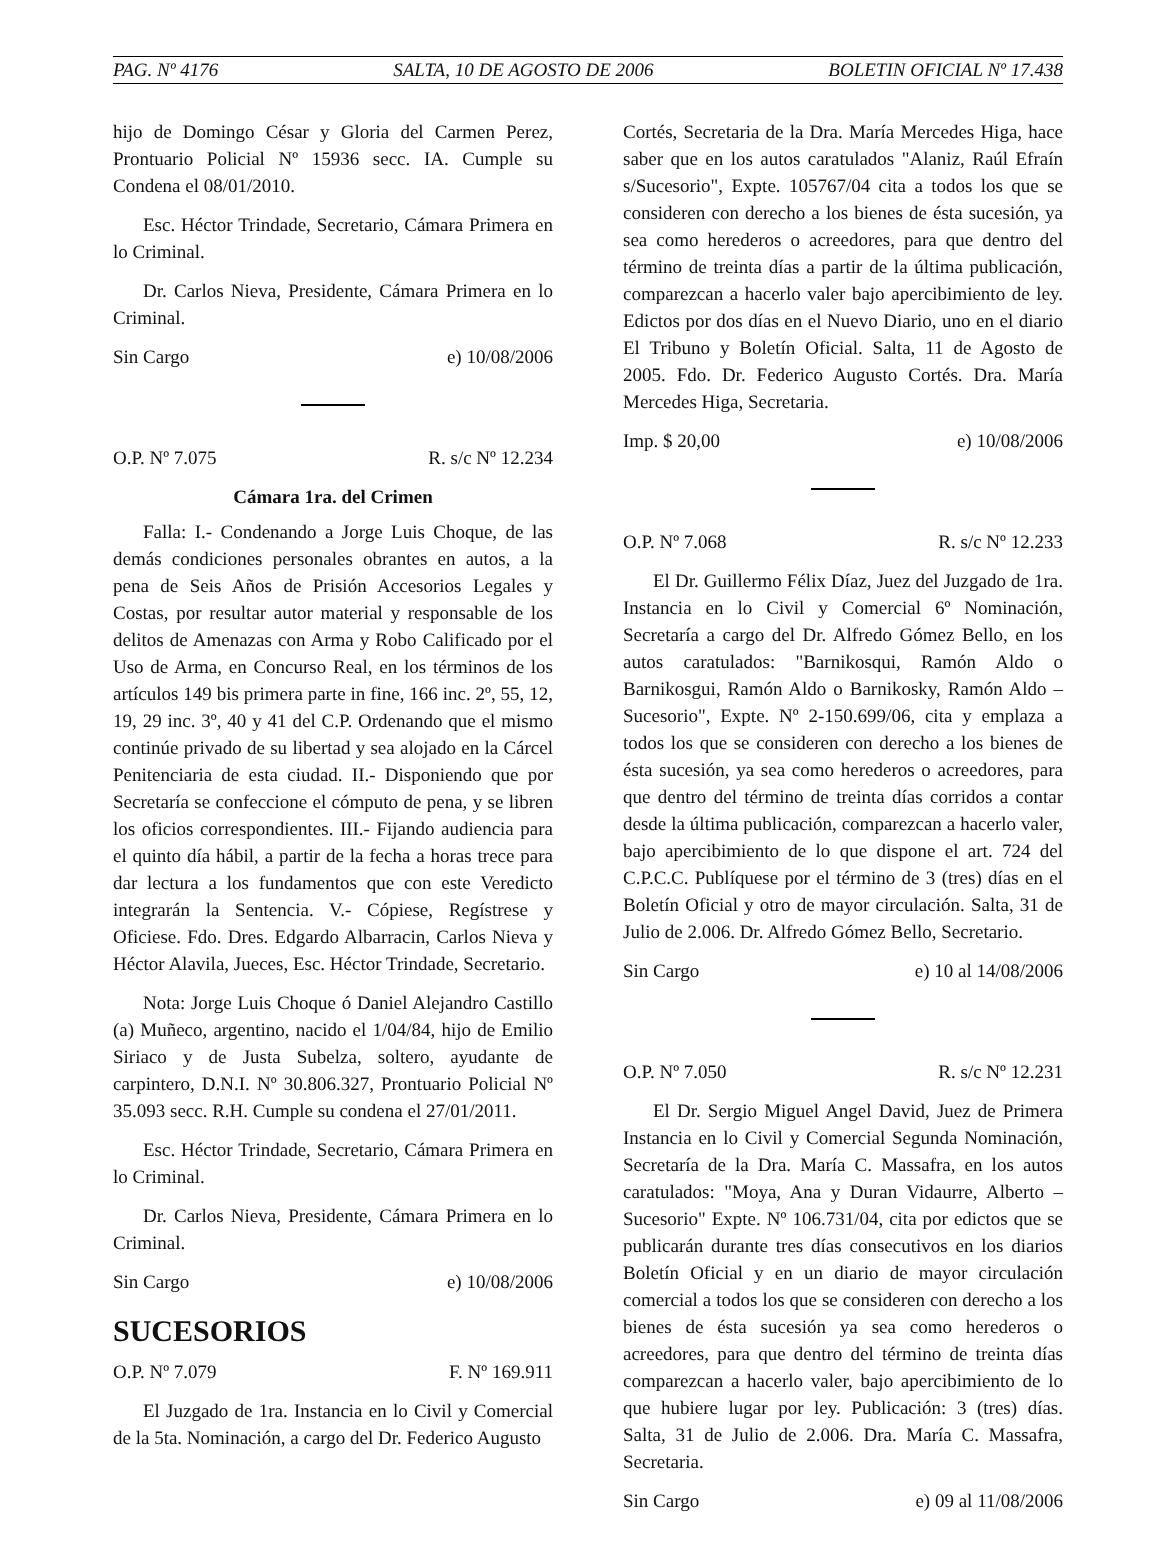PAG. Nº 4176 SALTA, 10 DE AGOSTO DE 2006 BOLETIN OFICIAL Nº 17.438
hijo de Domingo César y Gloria del Carmen Perez, Prontuario Policial Nº 15936 secc. IA. Cumple su Condena el 08/01/2010.
Esc. Héctor Trindade, Secretario, Cámara Primera en lo Criminal.
Dr. Carlos Nieva, Presidente, Cámara Primera en lo Criminal.
Sin Cargo e) 10/08/2006
O.P. Nº 7.075 R. s/c Nº 12.234
Cámara 1ra. del Crimen
Falla: I.- Condenando a Jorge Luis Choque, de las demás condiciones personales obrantes en autos, a la pena de Seis Años de Prisión Accesorios Legales y Costas, por resultar autor material y responsable de los delitos de Amenazas con Arma y Robo Calificado por el Uso de Arma, en Concurso Real, en los términos de los artículos 149 bis primera parte in fine, 166 inc. 2º, 55, 12, 19, 29 inc. 3º, 40 y 41 del C.P. Ordenando que el mismo continúe privado de su libertad y sea alojado en la Cárcel Penitenciaria de esta ciudad. II.- Disponiendo que por Secretaría se confeccione el cómputo de pena, y se libren los oficios correspondientes. III.- Fijando audiencia para el quinto día hábil, a partir de la fecha a horas trece para dar lectura a los fundamentos que con este Veredicto integrarán la Sentencia. V.- Cópiese, Regístrese y Oficiese. Fdo. Dres. Edgardo Albarracin, Carlos Nieva y Héctor Alavila, Jueces, Esc. Héctor Trindade, Secretario.
Nota: Jorge Luis Choque ó Daniel Alejandro Castillo (a) Muñeco, argentino, nacido el 1/04/84, hijo de Emilio Siriaco y de Justa Subelza, soltero, ayudante de carpintero, D.N.I. Nº 30.806.327, Prontuario Policial Nº 35.093 secc. R.H. Cumple su condena el 27/01/2011.
Esc. Héctor Trindade, Secretario, Cámara Primera en lo Criminal.
Dr. Carlos Nieva, Presidente, Cámara Primera en lo Criminal.
Sin Cargo e) 10/08/2006
SUCESORIOS
O.P. Nº 7.079 F. Nº 169.911
El Juzgado de 1ra. Instancia en lo Civil y Comercial de la 5ta. Nominación, a cargo del Dr. Federico Augusto
Cortés, Secretaria de la Dra. María Mercedes Higa, hace saber que en los autos caratulados "Alaniz, Raúl Efraín s/Sucesorio", Expte. 105767/04 cita a todos los que se consideren con derecho a los bienes de ésta sucesión, ya sea como herederos o acreedores, para que dentro del término de treinta días a partir de la última publicación, comparezcan a hacerlo valer bajo apercibimiento de ley. Edictos por dos días en el Nuevo Diario, uno en el diario El Tribuno y Boletín Oficial. Salta, 11 de Agosto de 2005. Fdo. Dr. Federico Augusto Cortés. Dra. María Mercedes Higa, Secretaria.
Imp. $ 20,00 e) 10/08/2006
O.P. Nº 7.068 R. s/c Nº 12.233
El Dr. Guillermo Félix Díaz, Juez del Juzgado de 1ra. Instancia en lo Civil y Comercial 6º Nominación, Secretaría a cargo del Dr. Alfredo Gómez Bello, en los autos caratulados: "Barnikosqui, Ramón Aldo o Barnikosgui, Ramón Aldo o Barnikosky, Ramón Aldo – Sucesorio", Expte. Nº 2-150.699/06, cita y emplaza a todos los que se consideren con derecho a los bienes de ésta sucesión, ya sea como herederos o acreedores, para que dentro del término de treinta días corridos a contar desde la última publicación, comparezcan a hacerlo valer, bajo apercibimiento de lo que dispone el art. 724 del C.P.C.C. Publíquese por el término de 3 (tres) días en el Boletín Oficial y otro de mayor circulación. Salta, 31 de Julio de 2.006. Dr. Alfredo Gómez Bello, Secretario.
Sin Cargo e) 10 al 14/08/2006
O.P. Nº 7.050 R. s/c Nº 12.231
El Dr. Sergio Miguel Angel David, Juez de Primera Instancia en lo Civil y Comercial Segunda Nominación, Secretaría de la Dra. María C. Massafra, en los autos caratulados: "Moya, Ana y Duran Vidaurre, Alberto – Sucesorio" Expte. Nº 106.731/04, cita por edictos que se publicarán durante tres días consecutivos en los diarios Boletín Oficial y en un diario de mayor circulación comercial a todos los que se consideren con derecho a los bienes de ésta sucesión ya sea como herederos o acreedores, para que dentro del término de treinta días comparezcan a hacerlo valer, bajo apercibimiento de lo que hubiere lugar por ley. Publicación: 3 (tres) días. Salta, 31 de Julio de 2.006. Dra. María C. Massafra, Secretaria.
Sin Cargo e) 09 al 11/08/2006